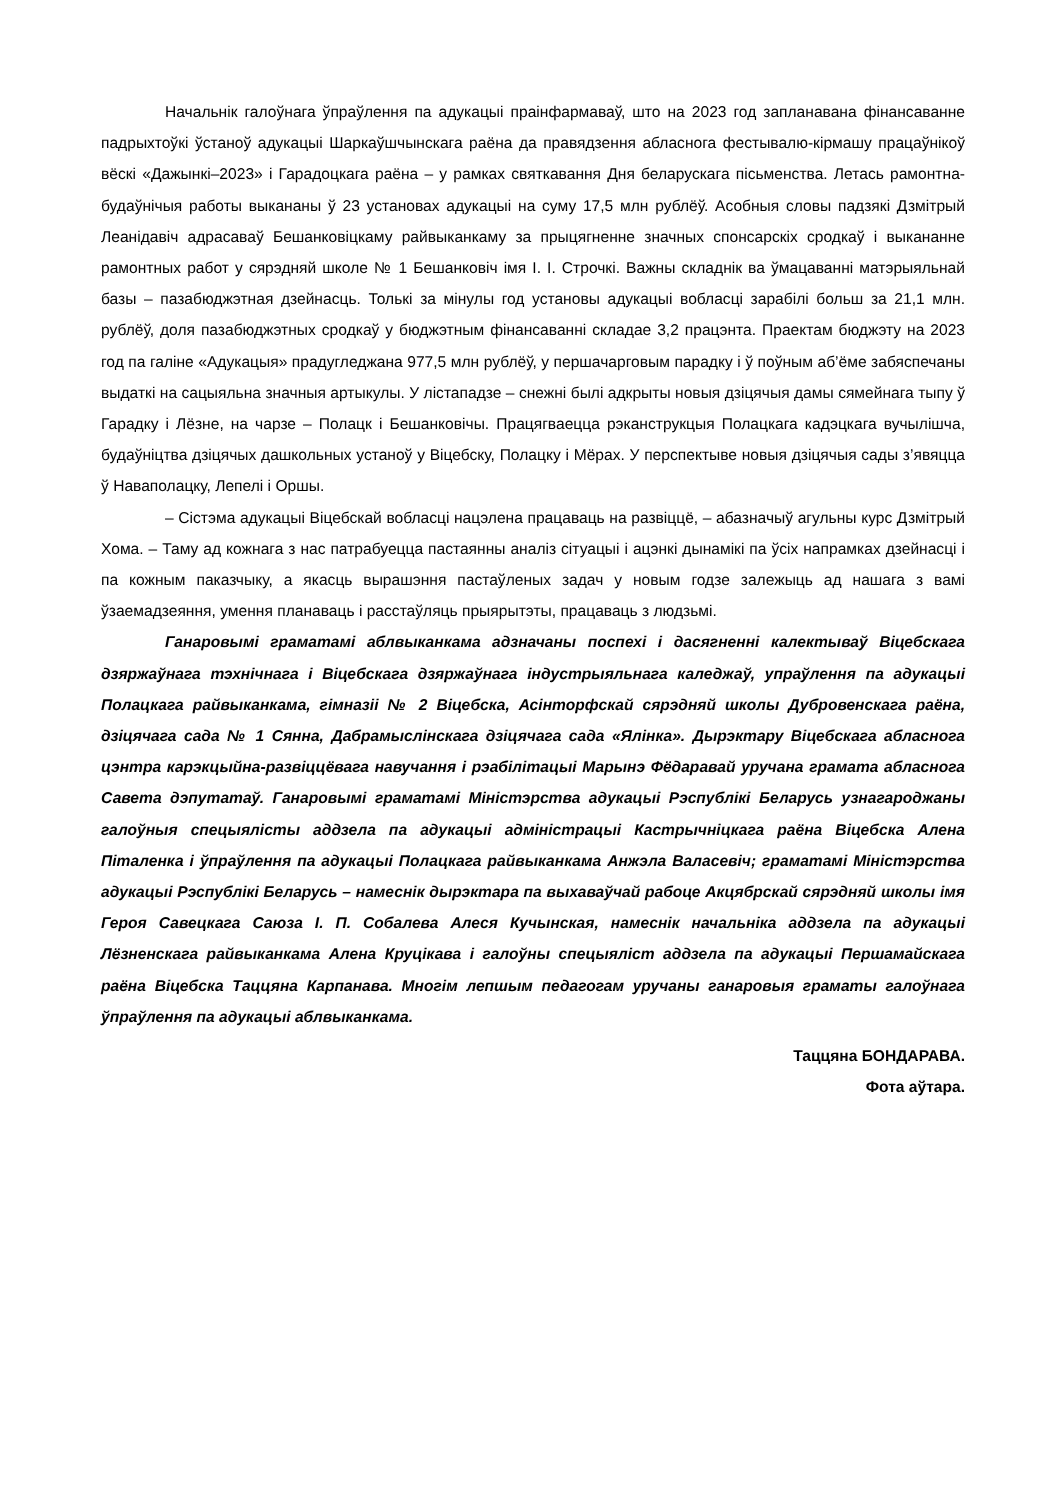Начальнік галоўнага ўпраўлення па адукацыі праінфармаваў, што на 2023 год запланавана фінансаванне падрыхтоўкі ўстаноў адукацыі Шаркаўшчынскага раёна да правядзення абласнога фестывалю-кірмашу працаўнікоў вёскі «Дажынкі–2023» і Гарадоцкага раёна – у рамках святкавання Дня беларускага пісьменства. Летась рамонтна-будаўнічыя работы выкананы ў 23 установах адукацыі на суму 17,5 млн рублёў. Асобныя словы падзякі Дзмітрый Леанідавіч адрасаваў Бешанковіцкаму райвыканкаму за прыцягненне значных спонсарскіх сродкаў і выкананне рамонтных работ у сярэдняй школе № 1 Бешанковіч імя І. І. Строчкі. Важны складнік ва ўмацаванні матэрыяльнай базы – пазабюджэтная дзейнасць. Толькі за мінулы год установы адукацыі вобласці зарабілі больш за 21,1 млн. рублёў, доля пазабюджэтных сродкаў у бюджэтным фінансаванні складае 3,2 працэнта. Праектам бюджэту на 2023 год па галіне «Адукацыя» прадугледжана 977,5 млн рублёў, у першачарговым парадку і ў поўным аб’ёме забяспечаны выдаткі на сацыяльна значныя артыкулы. У лістападзе – снежні былі адкрыты новыя дзіцячыя дамы сямейнага тыпу ў Гарадку і Лёзне, на чарзе – Полацк і Бешанковічы. Працягваецца рэканструкцыя Полацкага кадэцкага вучылішча, будаўніцтва дзіцячых дашкольных устаноў у Віцебску, Полацку і Мёрах. У перспектыве новыя дзіцячыя сады з’явяцца ў Наваполацку, Лепелі і Оршы.
– Сістэма адукацыі Віцебскай вобласці нацэлена працаваць на развіццё, – абазначыў агульны курс Дзмітрый Хома. – Таму ад кожнага з нас патрабуецца пастаянны аналіз сітуацыі і ацэнкі дынамікі па ўсіх напрамках дзейнасці і па кожным паказчыку, а якасць вырашэння пастаўленых задач у новым годзе залежыць ад нашага з вамі ўзаемадзеяння, умення планаваць і расстаўляць прыярытэты, працаваць з людзьмі.
Ганаровымі граматамі аблвыканкама адзначаны поспехі і дасягненні калектываў Віцебскага дзяржаўнага тэхнічнага і Віцебскага дзяржаўнага індустрыяльнага каледжаў, упраўлення па адукацыі Полацкага райвыканкама, гімназіі № 2 Віцебска, Асінторфскай сярэдняй школы Дубровенскага раёна, дзіцячага сада № 1 Сянна, Дабрамыслінскага дзіцячага сада «Ялінка». Дырэктару Віцебскага абласнога цэнтра карэкцыйна-развіццёвага навучання і рэабілітацыі Марынэ Фёдаравай уручана грамата абласнога Савета дэпутатаў. Ганаровымі граматамі Міністэрства адукацыі Рэспублікі Беларусь узнагароджаны галоўныя спецыялісты аддзела па адукацыі адміністрацыі Кастрычніцкага раёна Віцебска Алена Піталенка і ўпраўлення па адукацыі Полацкага райвыканкама Анжэла Валасевіч; граматамі Міністэрства адукацыі Рэспублікі Беларусь – намеснік дырэктара па выхаваўчай рабоце Акцябрскай сярэдняй школы імя Героя Савецкага Саюза І. П. Собалева Алеся Кучынская, намеснік начальніка аддзела па адукацыі Лёзненскага райвыканкама Алена Круцікава і галоўны спецыяліст аддзела па адукацыі Першамайскага раёна Віцебска Таццяна Карпанава. Многім лепшым педагогам уручаны ганаровыя граматы галоўнага ўпраўлення па адукацыі аблвыканкама.
Таццяна БОНДАРАВА.
Фота аўтара.